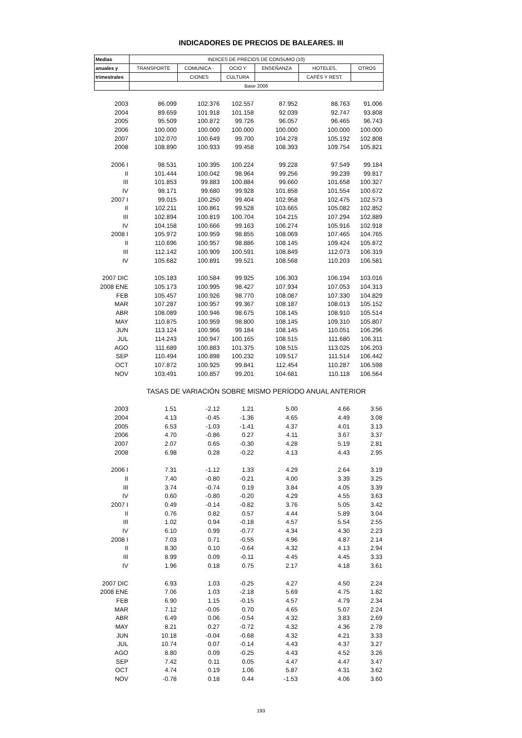INDICADORES DE PRECIOS DE BALEARES. III
| Medias | INDICES DE PRECIOS DE CONSUMO (10) | | | | | |
| --- | --- | --- | --- | --- | --- | --- |
| anuales y | TRANSPORTE | COMUNICA - | OCIO Y | ENSEÑANZA | HOTELES, | OTROS |
| trimestrales | | CIONES | CULTURA | | CAFÉS Y REST. | |
| | Base 2006 | | | | | |
| 2003 | 86.099 | 102.376 | 102.557 | 87.952 | 88.763 | 91.006 |
| 2004 | 89.659 | 101.918 | 101.158 | 92.039 | 92.747 | 93.808 |
| 2005 | 95.509 | 100.872 | 99.726 | 96.057 | 96.465 | 96.743 |
| 2006 | 100.000 | 100.000 | 100.000 | 100.000 | 100.000 | 100.000 |
| 2007 | 102.070 | 100.649 | 99.700 | 104.278 | 105.192 | 102.808 |
| 2008 | 108.890 | 100.933 | 99.458 | 108.393 | 109.754 | 105.821 |
| 2006 I | 98.531 | 100.395 | 100.224 | 99.228 | 97.549 | 99.184 |
| II | 101.444 | 100.042 | 98.964 | 99.256 | 99.239 | 99.817 |
| III | 101.853 | 99.883 | 100.884 | 99.660 | 101.658 | 100.327 |
| IV | 98.171 | 99.680 | 99.928 | 101.858 | 101.554 | 100.672 |
| 2007 I | 99.015 | 100.250 | 99.404 | 102.958 | 102.475 | 102.573 |
| II | 102.211 | 100.861 | 99.528 | 103.665 | 105.082 | 102.852 |
| III | 102.894 | 100.819 | 100.704 | 104.215 | 107.294 | 102.889 |
| IV | 104.158 | 100.666 | 99.163 | 106.274 | 105.916 | 102.918 |
| 2008 I | 105.972 | 100.959 | 98.855 | 108.069 | 107.465 | 104.765 |
| II | 110.696 | 100.957 | 98.886 | 108.145 | 109.424 | 105.872 |
| III | 112.142 | 100.909 | 100.591 | 108.849 | 112.073 | 106.319 |
| IV | 105.682 | 100.891 | 99.521 | 108.568 | 110.203 | 106.581 |
| 2007 DIC | 105.183 | 100.584 | 99.925 | 106.303 | 106.194 | 103.016 |
| 2008 ENE | 105.173 | 100.995 | 98.427 | 107.934 | 107.053 | 104.313 |
| FEB | 105.457 | 100.926 | 98.770 | 108.087 | 107.330 | 104.829 |
| MAR | 107.287 | 100.957 | 99.367 | 108.187 | 108.013 | 105.152 |
| ABR | 108.089 | 100.946 | 98.675 | 108.145 | 108.910 | 105.514 |
| MAY | 110.875 | 100.959 | 98.800 | 108.145 | 109.310 | 105.807 |
| JUN | 113.124 | 100.966 | 99.184 | 108.145 | 110.051 | 106.296 |
| JUL | 114.243 | 100.947 | 100.165 | 108.515 | 111.680 | 106.311 |
| AGO | 111.689 | 100.883 | 101.375 | 108.515 | 113.025 | 106.203 |
| SEP | 110.494 | 100.898 | 100.232 | 109.517 | 111.514 | 106.442 |
| OCT | 107.872 | 100.925 | 99.841 | 112.454 | 110.287 | 106.598 |
| NOV | 103.491 | 100.857 | 99.201 | 104.681 | 110.118 | 106.564 |
| | TASAS DE VARIACIÓN SOBRE MISMO PERÍODO ANUAL ANTERIOR | | | | | |
| 2003 | 1.51 | -2.12 | 1.21 | 5.00 | 4.66 | 3.56 |
| 2004 | 4.13 | -0.45 | -1.36 | 4.65 | 4.49 | 3.08 |
| 2005 | 6.53 | -1.03 | -1.41 | 4.37 | 4.01 | 3.13 |
| 2006 | 4.70 | -0.86 | 0.27 | 4.11 | 3.67 | 3.37 |
| 2007 | 2.07 | 0.65 | -0.30 | 4.28 | 5.19 | 2.81 |
| 2008 | 6.98 | 0.28 | -0.22 | 4.13 | 4.43 | 2.95 |
| 2006 I | 7.31 | -1.12 | 1.33 | 4.29 | 2.64 | 3.19 |
| II | 7.40 | -0.80 | -0.21 | 4.00 | 3.39 | 3.25 |
| III | 3.74 | -0.74 | 0.19 | 3.84 | 4.05 | 3.39 |
| IV | 0.60 | -0.80 | -0.20 | 4.29 | 4.55 | 3.63 |
| 2007 I | 0.49 | -0.14 | -0.82 | 3.76 | 5.05 | 3.42 |
| II | 0.76 | 0.82 | 0.57 | 4.44 | 5.89 | 3.04 |
| III | 1.02 | 0.94 | -0.18 | 4.57 | 5.54 | 2.55 |
| IV | 6.10 | 0.99 | -0.77 | 4.34 | 4.30 | 2.23 |
| 2008 I | 7.03 | 0.71 | -0.55 | 4.96 | 4.87 | 2.14 |
| II | 8.30 | 0.10 | -0.64 | 4.32 | 4.13 | 2.94 |
| III | 8.99 | 0.09 | -0.11 | 4.45 | 4.45 | 3.33 |
| IV | 1.96 | 0.18 | 0.75 | 2.17 | 4.18 | 3.61 |
| 2007 DIC | 6.93 | 1.03 | -0.25 | 4.27 | 4.50 | 2.24 |
| 2008 ENE | 7.06 | 1.03 | -2.18 | 5.69 | 4.75 | 1.82 |
| FEB | 6.90 | 1.15 | -0.15 | 4.57 | 4.79 | 2.34 |
| MAR | 7.12 | -0.05 | 0.70 | 4.65 | 5.07 | 2.24 |
| ABR | 6.49 | 0.06 | -0.54 | 4.32 | 3.83 | 2.69 |
| MAY | 8.21 | 0.27 | -0.72 | 4.32 | 4.36 | 2.78 |
| JUN | 10.18 | -0.04 | -0.68 | 4.32 | 4.21 | 3.33 |
| JUL | 10.74 | 0.07 | -0.14 | 4.43 | 4.37 | 3.27 |
| AGO | 8.80 | 0.09 | -0.25 | 4.43 | 4.52 | 3.26 |
| SEP | 7.42 | 0.11 | 0.05 | 4.47 | 4.47 | 3.47 |
| OCT | 4.74 | 0.19 | 1.06 | 5.87 | 4.31 | 3.62 |
| NOV | -0.78 | 0.18 | 0.44 | -1.53 | 4.06 | 3.60 |
193